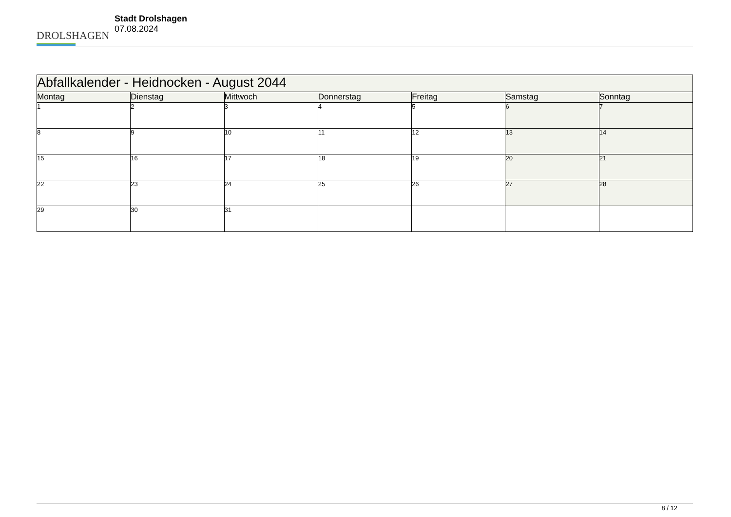DROLSHAGEN
Stadt Drolshagen
07.08.2024
| Abfallkalender - Heidnocken - August 2044 | | | | | | |
| --- | --- | --- | --- | --- | --- | --- |
| Montag | Dienstag | Mittwoch | Donnerstag | Freitag | Samstag | Sonntag |
| 1 | 2 | 3 | 4 | 5 | 6 | 7 |
| 8 | 9 | 10 | 11 | 12 | 13 | 14 |
| 15 | 16 | 17 | 18 | 19 | 20 | 21 |
| 22 | 23 | 24 | 25 | 26 | 27 | 28 |
| 29 | 30 | 31 | | | | |
8 / 12